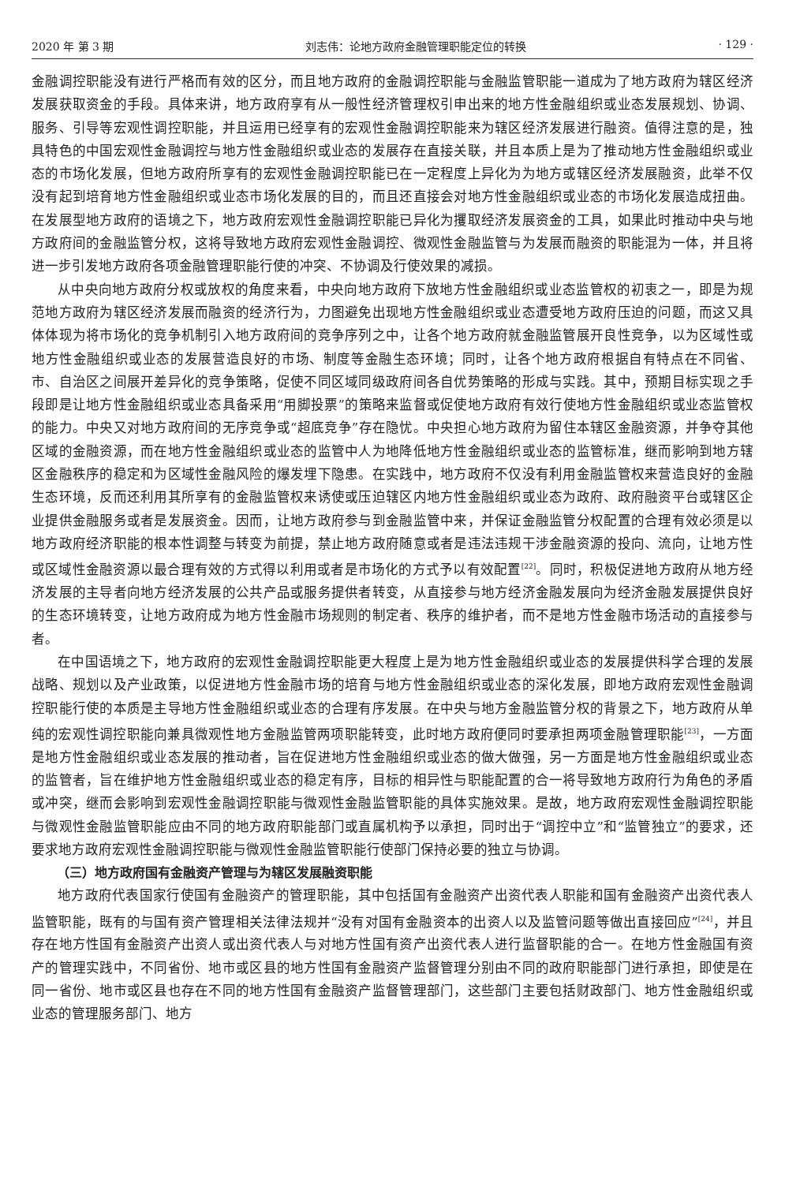2020 年 第 3 期 刘志伟：论地方政府金融管理职能定位的转换 · 129 ·
金融调控职能没有进行严格而有效的区分，而且地方政府的金融调控职能与金融监管职能一道成为了地方政府为辖区经济发展获取资金的手段。具体来讲，地方政府享有从一般性经济管理权引申出来的地方性金融组织或业态发展规划、协调、服务、引导等宏观性调控职能，并且运用已经享有的宏观性金融调控职能来为辖区经济发展进行融资。值得注意的是，独具特色的中国宏观性金融调控与地方性金融组织或业态的发展存在直接关联，并且本质上是为了推动地方性金融组织或业态的市场化发展，但地方政府所享有的宏观性金融调控职能已在一定程度上异化为为地方或辖区经济发展融资，此举不仅没有起到培育地方性金融组织或业态市场化发展的目的，而且还直接会对地方性金融组织或业态的市场化发展造成扭曲。在发展型地方政府的语境之下，地方政府宏观性金融调控职能已异化为攫取经济发展资金的工具，如果此时推动中央与地方政府间的金融监管分权，这将导致地方政府宏观性金融调控、微观性金融监管与为发展而融资的职能混为一体，并且将进一步引发地方政府各项金融管理职能行使的冲突、不协调及行使效果的减损。
从中央向地方政府分权或放权的角度来看，中央向地方政府下放地方性金融组织或业态监管权的初衷之一，即是为规范地方政府为辖区经济发展而融资的经济行为，力图避免出现地方性金融组织或业态遭受地方政府压迫的问题，而这又具体体现为将市场化的竞争机制引入地方政府间的竞争序列之中，让各个地方政府就金融监管展开良性竞争，以为区域性或地方性金融组织或业态的发展营造良好的市场、制度等金融生态环境；同时，让各个地方政府根据自有特点在不同省、市、自治区之间展开差异化的竞争策略，促使不同区域同级政府间各自优势策略的形成与实践。其中，预期目标实现之手段即是让地方性金融组织或业态具备采用“用脚投票”的策略来监督或促使地方政府有效行使地方性金融组织或业态监管权的能力。中央又对地方政府间的无序竞争或“超底竞争”存在隐忧。中央担心地方政府为留住本辖区金融资源，并争夺其他区域的金融资源，而在地方性金融组织或业态的监管中人为地降低地方性金融组织或业态的监管标准，继而影响到地方辖区金融秩序的稳定和为区域性金融风险的爆发埋下隐患。在实践中，地方政府不仅没有利用金融监管权来营造良好的金融生态环境，反而还利用其所享有的金融监管权来诱使或压迫辖区内地方性金融组织或业态为政府、政府融资平台或辖区企业提供金融服务或者是发展资金。因而，让地方政府参与到金融监管中来，并保证金融监管分权配置的合理有效必须是以地方政府经济职能的根本性调整与转变为前提，禁止地方政府随意或者是违法违规干涉金融资源的投向、流向，让地方性或区域性金融资源以最合理有效的方式得以利用或者是市场化的方式予以有效配置<sup>[22]</sup>。同时，积极促进地方政府从地方经济发展的主导者向地方经济发展的公共产品或服务提供者转变，从直接参与地方经济金融发展向为经济金融发展提供良好的生态环境转变，让地方政府成为地方性金融市场规则的制定者、秩序的维护者，而不是地方性金融市场活动的直接参与者。
在中国语境之下，地方政府的宏观性金融调控职能更大程度上是为地方性金融组织或业态的发展提供科学合理的发展战略、规划以及产业政策，以促进地方性金融市场的培育与地方性金融组织或业态的深化发展，即地方政府宏观性金融调控职能行使的本质是主导地方性金融组织或业态的合理有序发展。在中央与地方金融监管分权的背景之下，地方政府从单纯的宏观性调控职能向兼具微观性地方金融监管两项职能转变，此时地方政府便同时要承担两项金融管理职能<sup>[23]</sup>，一方面是地方性金融组织或业态发展的推动者，旨在促进地方性金融组织或业态的做大做强，另一方面是地方性金融组织或业态的监管者，旨在维护地方性金融组织或业态的稳定有序，目标的相异性与职能配置的合一将导致地方政府行为角色的矛盾或冲突，继而会影响到宏观性金融调控职能与微观性金融监管职能的具体实施效果。是故，地方政府宏观性金融调控职能与微观性金融监管职能应由不同的地方政府职能部门或直属机构予以承担，同时出于“调控中立”和“监管独立”的要求，还要求地方政府宏观性金融调控职能与微观性金融监管职能行使部门保持必要的独立与协调。
（三）地方政府国有金融资产管理与为辖区发展融资职能
地方政府代表国家行使国有金融资产的管理职能，其中包括国有金融资产出资代表人职能和国有金融资产出资代表人监管职能，既有的与国有资产管理相关法律法规并“没有对国有金融资本的出资人以及监管问题等做出直接回应”<sup>[24]</sup>，并且存在地方性国有金融资产出资人或出资代表人与对地方性国有资产出资代表人进行监督职能的合一。在地方性金融国有资产的管理实践中，不同省份、地市或区县的地方性国有金融资产监督管理分别由不同的政府职能部门进行承担，即使是在同一省份、地市或区县也存在不同的地方性国有金融资产监督管理部门，这些部门主要包括财政部门、地方性金融组织或业态的管理服务部门、地方